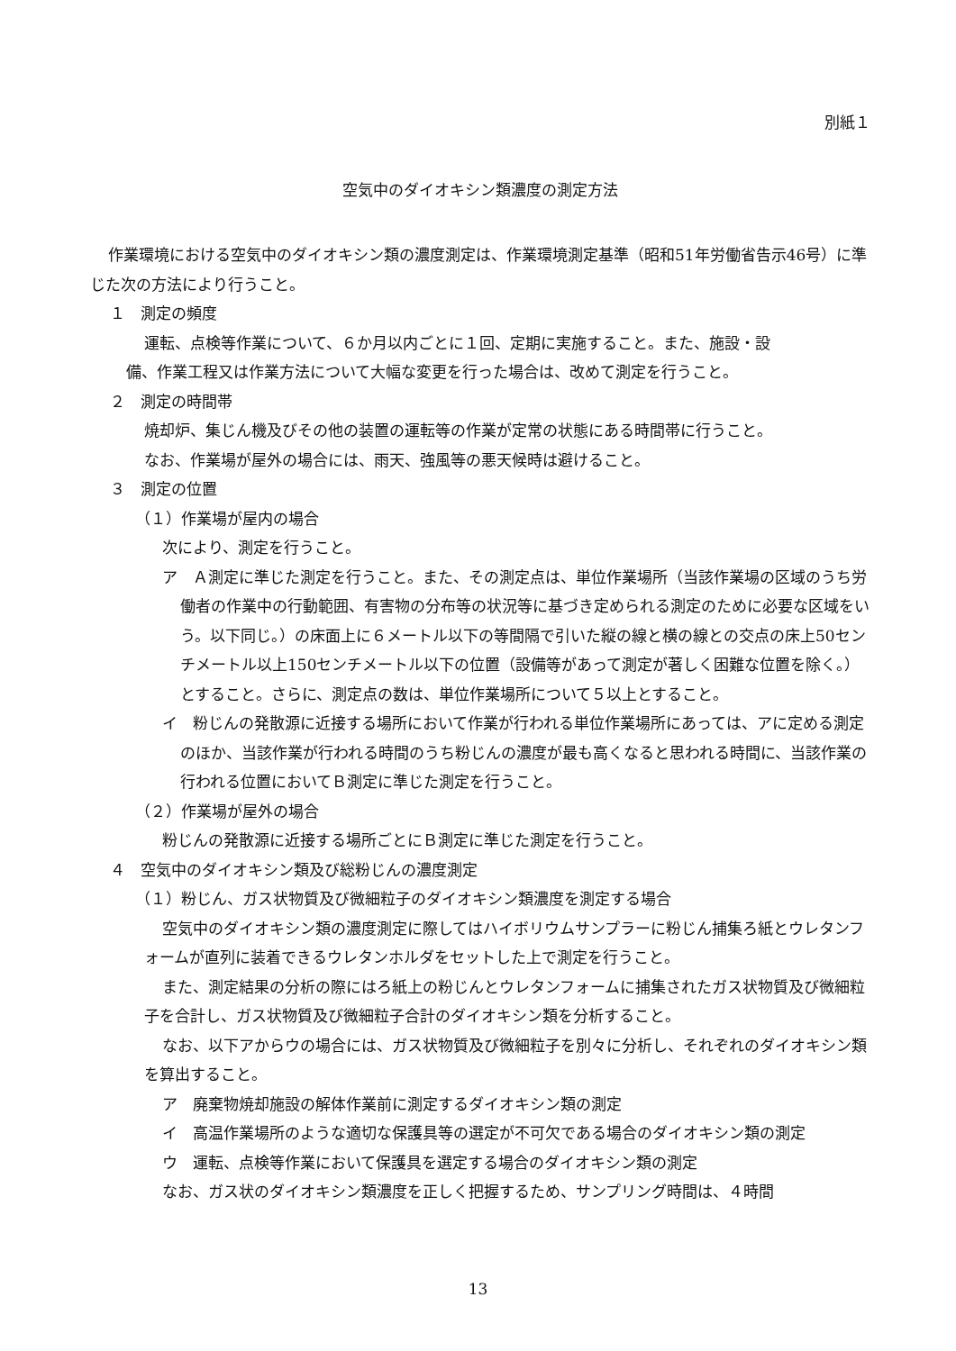別紙１
空気中のダイオキシン類濃度の測定方法
作業環境における空気中のダイオキシン類の濃度測定は、作業環境測定基準（昭和51年労働省告示46号）に準じた次の方法により行うこと。
１　測定の頻度
運転、点検等作業について、６か月以内ごとに１回、定期に実施すること。また、施設・設
備、作業工程又は作業方法について大幅な変更を行った場合は、改めて測定を行うこと。
２　測定の時間帯
焼却炉、集じん機及びその他の装置の運転等の作業が定常の状態にある時間帯に行うこと。
なお、作業場が屋外の場合には、雨天、強風等の悪天候時は避けること。
３　測定の位置
（１）作業場が屋内の場合
次により、測定を行うこと。
ア　Ａ測定に準じた測定を行うこと。また、その測定点は、単位作業場所（当該作業場の区域のうち労働者の作業中の行動範囲、有害物の分布等の状況等に基づき定められる測定のために必要な区域をいう。以下同じ。）の床面上に６メートル以下の等間隔で引いた縦の線と横の線との交点の床上50センチメートル以上150センチメートル以下の位置（設備等があって測定が著しく困難な位置を除く。）とすること。さらに、測定点の数は、単位作業場所について５以上とすること。
イ　粉じんの発散源に近接する場所において作業が行われる単位作業場所にあっては、アに定める測定のほか、当該作業が行われる時間のうち粉じんの濃度が最も高くなると思われる時間に、当該作業の行われる位置においてＢ測定に準じた測定を行うこと。
（２）作業場が屋外の場合
粉じんの発散源に近接する場所ごとにＢ測定に準じた測定を行うこと。
４　空気中のダイオキシン類及び総粉じんの濃度測定
（１）粉じん、ガス状物質及び微細粒子のダイオキシン類濃度を測定する場合
空気中のダイオキシン類の濃度測定に際してはハイボリウムサンプラーに粉じん捕集ろ紙とウレタンフォームが直列に装着できるウレタンホルダをセットした上で測定を行うこと。
また、測定結果の分析の際にはろ紙上の粉じんとウレタンフォームに捕集されたガス状物質及び微細粒子を合計し、ガス状物質及び微細粒子合計のダイオキシン類を分析すること。
なお、以下アからウの場合には、ガス状物質及び微細粒子を別々に分析し、それぞれのダイオキシン類を算出すること。
ア　廃棄物焼却施設の解体作業前に測定するダイオキシン類の測定
イ　高温作業場所のような適切な保護具等の選定が不可欠である場合のダイオキシン類の測定
ウ　運転、点検等作業において保護具を選定する場合のダイオキシン類の測定
なお、ガス状のダイオキシン類濃度を正しく把握するため、サンプリング時間は、４時間
13